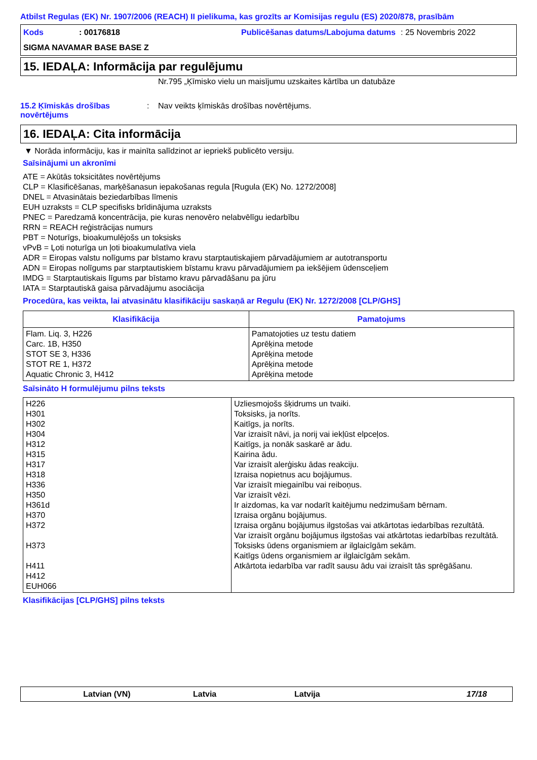Atbilst Regulas (EK) Nr. 1907/2006 (REACH) II pielikuma, kas grozīts ar Komisijas regulu (ES) 2020/878, prasībām
Kods
: 00176818
Publicēšanas datums/Labojuma datums
: 25 Novembris 2022
SIGMA NAVAMAR BASE BASE Z
15. IEDAĻA: Informācija par regulējumu
Nr.795 „Ķīmisko vielu un maisījumu uzskaites kārtība un datubāze
15.2 Ķīmiskās drošības novērtējums
: Nav veikts ķīmiskās drošības novērtējums.
16. IEDAĻA: Cita informācija
▼ Norāda informāciju, kas ir mainīta salīdzinot ar iepriekš publicēto versiju.
Saīsinājumi un akronīmi
ATE = Akūtās toksicitātes novērtējums
CLP = Klasificēšanas, marķēšanasun iepakošanas regula [Rugula (EK) No. 1272/2008]
DNEL = Atvasinātais beziedarbības līmenis
EUH uzraksts = CLP specifisks brīdinājuma uzraksts
PNEC = Paredzamā koncentrācija, pie kuras nenovēro nelabvēlīgu iedarbību
RRN = REACH reģistrācijas numurs
PBT = Noturīgs, bioakumulējošs un toksisks
vPvB = Ļoti noturīga un ļoti bioakumulatīva viela
ADR = Eiropas valstu nolīgums par bīstamo kravu starptautiskajiem pārvadājumiem ar autotransportu
ADN = Eiropas nolīgums par starptautiskiem bīstamu kravu pārvadājumiem pa iekšējiem ūdensceļiem
IMDG = Starptautiskais līgums par bīstamo kravu pārvadāšanu pa jūru
IATA = Starptautiskā gaisa pārvadājumu asociācija
Procedūra, kas veikta, lai atvasinātu klasifikāciju saskaņā ar Regulu (EK) Nr. 1272/2008 [CLP/GHS]
| Klasifikācija | Pamatojums |
| --- | --- |
| Flam. Liq. 3, H226 Carc. 1B, H350 STOT SE 3, H336 STOT RE 1, H372 Aquatic Chronic 3, H412 | Pamatojoties uz testu datiem Aprēķina metode Aprēķina metode Aprēķina metode Aprēķina metode |
Saīsināto H formulējumu pilns teksts
| H226 H301 H302 H304 H312 H315 H317 H318 H336 H350 H361d H370 H372 H373 H411 H412 EUH066 | Uzliesmojošs šķidrums un tvaiki. Toksisks, ja norīts. Kaitīgs, ja norīts. Var izraisīt nāvi, ja norij vai iekļūst elpceļos. Kaitīgs, ja nonāk saskarē ar ādu. Kairina ādu. Var izraisīt alerģisku ādas reakciju. Izraisa nopietnus acu bojājumus. Var izraisīt miegainību vai reiboņus. Var izraisīt vēzi. Ir aizdomas, ka var nodarīt kaitējumu nedzimušam bērnam. Izraisa orgānu bojājumus. Izraisa orgānu bojājumus ilgstošas vai atkārtotas iedarbības rezultātā. Var izraisīt orgānu bojājumus ilgstošas vai atkārtotas iedarbības rezultātā. Toksisks ūdens organismiem ar ilglaicīgām sekām. Kaitīgs ūdens organismiem ar ilglaicīgām sekām. Atkārtota iedarbība var radīt sausu ādu vai izraisīt tās sprēgāšanu. |
Klasifikācijas [CLP/GHS] pilns teksts
Latvian (VN) Latvia Latvija 17/18